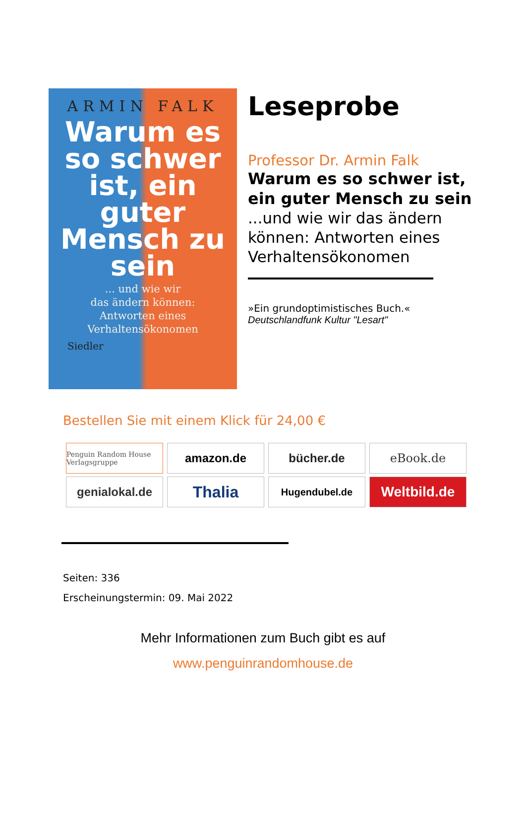ARMIN FALK
Warum es so schwer ist, ein guter Mensch zu sein
... und wie wir
das ändern können:
Antworten eines
Verhaltensökonomen
Siedler
Leseprobe
Professor Dr. Armin Falk
Warum es so schwer ist, ein guter Mensch zu sein
...und wie wir das ändern können: Antworten eines Verhaltensökonomen
»Ein grundoptimistisches Buch.«
Deutschlandfunk Kultur "Lesart"
Bestellen Sie mit einem Klick für 24,00 €
Penguin Random House Verlagsgruppe
amazon.de
bücher.de
eBook.de
genialokal.de
Thalia
Hugendubel.de
Weltbild.de
Seiten: 336
Erscheinungstermin: 09. Mai 2022
Mehr Informationen zum Buch gibt es auf
www.penguinrandomhouse.de